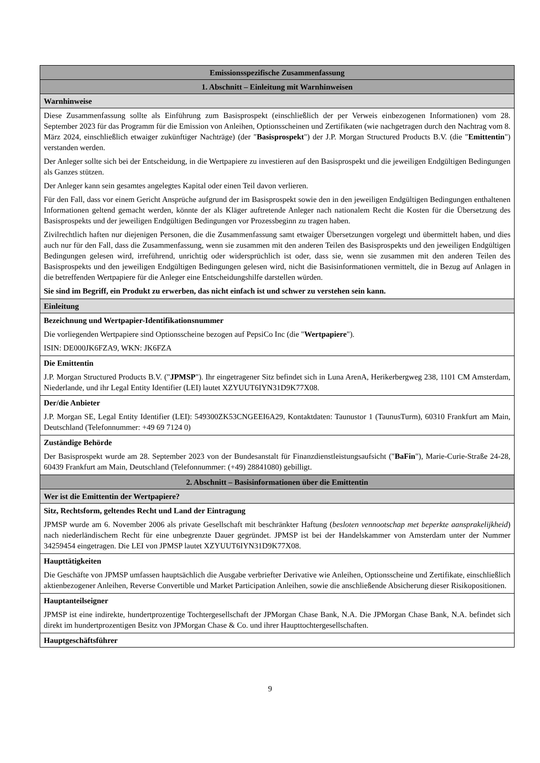| Emissionsspezifische Zusammenfassung |
| 1. Abschnitt – Einleitung mit Warnhinweisen |
| Warnhinweise |
| Diese Zusammenfassung sollte als Einführung zum Basisprospekt (einschließlich der per Verweis einbezogenen Informationen) vom 28. September 2023 für das Programm für die Emission von Anleihen, Optionsscheinen und Zertifikaten (wie nachgetragen durch den Nachtrag vom 8. März 2024, einschließlich etwaiger zukünftiger Nachträge) (der " Basisprospekt ") der J.P. Morgan Structured Products B.V. (die " Emittentin ") verstanden werden. Der Anleger sollte sich bei der Entscheidung, in die Wertpapiere zu investieren auf den Basisprospekt und die jeweiligen Endgültigen Bedingungen als Ganzes stützen. Der Anleger kann sein gesamtes angelegtes Kapital oder einen Teil davon verlieren. Für den Fall, dass vor einem Gericht Ansprüche aufgrund der im Basisprospekt sowie den in den jeweiligen Endgültigen Bedingungen enthaltenen Informationen geltend gemacht werden, könnte der als Kläger auftretende Anleger nach nationalem Recht die Kosten für die Übersetzung des Basisprospekts und der jeweiligen Endgültigen Bedingungen vor Prozessbeginn zu tragen haben. Zivilrechtlich haften nur diejenigen Personen, die die Zusammenfassung samt etwaiger Übersetzungen vorgelegt und übermittelt haben, und dies auch nur für den Fall, dass die Zusammenfassung, wenn sie zusammen mit den anderen Teilen des Basisprospekts und den jeweiligen Endgültigen Bedingungen gelesen wird, irreführend, unrichtig oder widersprüchlich ist oder, dass sie, wenn sie zusammen mit den anderen Teilen des Basisprospekts und den jeweiligen Endgültigen Bedingungen gelesen wird, nicht die Basisinformationen vermittelt, die in Bezug auf Anlagen in die betreffenden Wertpapiere für die Anleger eine Entscheidungshilfe darstellen würden. Sie sind im Begriff, ein Produkt zu erwerben, das nicht einfach ist und schwer zu verstehen sein kann. |
| Einleitung |
| Bezeichnung und Wertpapier-Identifikationsnummer Die vorliegenden Wertpapiere sind Optionsscheine bezogen auf PepsiCo Inc (die " Wertpapiere "). ISIN: DE000JK6FZA9, WKN: JK6FZA |
| Die Emittentin J.P. Morgan Structured Products B.V. (" JPMSP "). Ihr eingetragener Sitz befindet sich in Luna ArenA, Herikerbergweg 238, 1101 CM Amsterdam, Niederlande, und ihr Legal Entity Identifier (LEI) lautet XZYUUT6IYN31D9K77X08. |
| Der/die Anbieter J.P. Morgan SE, Legal Entity Identifier (LEI): 549300ZK53CNGEEI6A29, Kontaktdaten: Taunustor 1 (TaunusTurm), 60310 Frankfurt am Main, Deutschland (Telefonnummer: +49 69 7124 0) |
| Zuständige Behörde Der Basisprospekt wurde am 28. September 2023 von der Bundesanstalt für Finanzdienstleistungsaufsicht (" BaFin "), Marie-Curie-Straße 24-28, 60439 Frankfurt am Main, Deutschland (Telefonnummer: (+49) 28841080) gebilligt. |
| 2. Abschnitt – Basisinformationen über die Emittentin |
| Wer ist die Emittentin der Wertpapiere? |
| Sitz, Rechtsform, geltendes Recht und Land der Eintragung JPMSP wurde am 6. November 2006 als private Gesellschaft mit beschränkter Haftung ( besloten vennootschap met beperkte aansprakelijkheid ) nach niederländischem Recht für eine unbegrenzte Dauer gegründet. JPMSP ist bei der Handelskammer von Amsterdam unter der Nummer 34259454 eingetragen. Die LEI von JPMSP lautet XZYUUT6IYN31D9K77X08. |
| Haupttätigkeiten Die Geschäfte von JPMSP umfassen hauptsächlich die Ausgabe verbriefter Derivative wie Anleihen, Optionsscheine und Zertifikate, einschließlich aktienbezogener Anleihen, Reverse Convertible und Market Participation Anleihen, sowie die anschließende Absicherung dieser Risikopositionen. |
| Hauptanteilseigner JPMSP ist eine indirekte, hundertprozentige Tochtergesellschaft der JPMorgan Chase Bank, N.A. Die JPMorgan Chase Bank, N.A. befindet sich direkt im hundertprozentigen Besitz von JPMorgan Chase & Co. und ihrer Haupttochtergesellschaften. |
| Hauptgeschäftsführer |
9